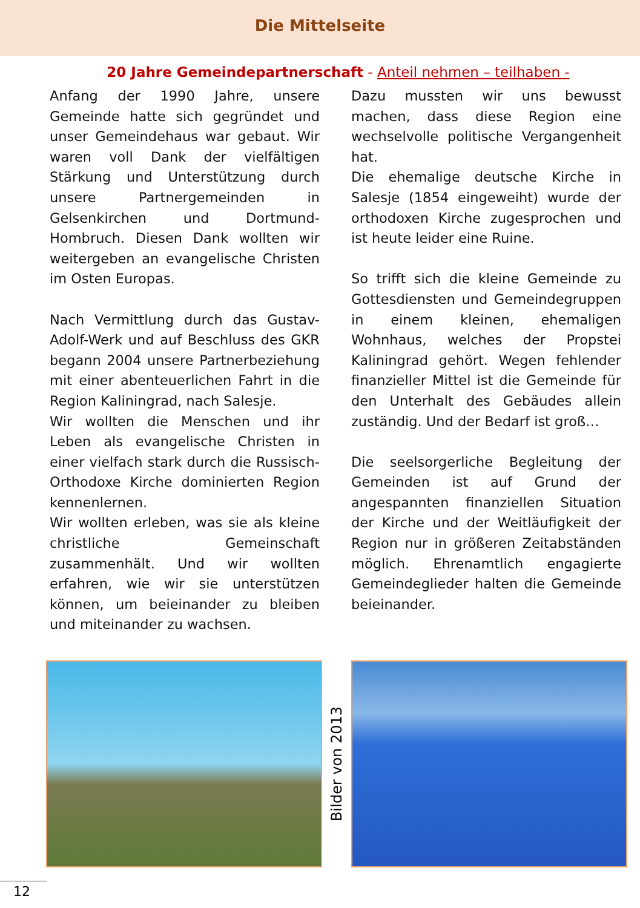Die Mittelseite
20 Jahre Gemeindepartnerschaft - Anteil nehmen – teilhaben -
Anfang der 1990 Jahre, unsere Gemeinde hatte sich gegründet und unser Gemeindehaus war gebaut. Wir waren voll Dank der vielfältigen Stärkung und Unterstützung durch unsere Partnergemeinden in Gelsenkirchen und Dortmund-Hombruch. Diesen Dank wollten wir weitergeben an evangelische Christen im Osten Europas.
Nach Vermittlung durch das Gustav-Adolf-Werk und auf Beschluss des GKR begann 2004 unsere Partnerbeziehung mit einer abenteuerlichen Fahrt in die Region Kaliningrad, nach Salesje.
Wir wollten die Menschen und ihr Leben als evangelische Christen in einer vielfach stark durch die Russisch-Orthodoxe Kirche dominierten Region kennenlernen.
Wir wollten erleben, was sie als kleine christliche Gemeinschaft zusammenhält. Und wir wollten erfahren, wie wir sie unterstützen können, um beieinander zu bleiben und miteinander zu wachsen.
Dazu mussten wir uns bewusst machen, dass diese Region eine wechselvolle politische Vergangenheit hat.
Die ehemalige deutsche Kirche in Salesje (1854 eingeweiht) wurde der orthodoxen Kirche zugesprochen und ist heute leider eine Ruine.
So trifft sich die kleine Gemeinde zu Gottesdiensten und Gemeindegruppen in einem kleinen, ehemaligen Wohnhaus, welches der Propstei Kaliningrad gehört. Wegen fehlender finanzieller Mittel ist die Gemeinde für den Unterhalt des Gebäudes allein zuständig. Und der Bedarf ist groß…
Die seelsorgerliche Begleitung der Gemeinden ist auf Grund der angespannten finanziellen Situation der Kirche und der Weitläufigkeit der Region nur in größeren Zeitabständen möglich. Ehrenamtlich engagierte Gemeindeglieder halten die Gemeinde beieinander.
Bilder von 2013
12